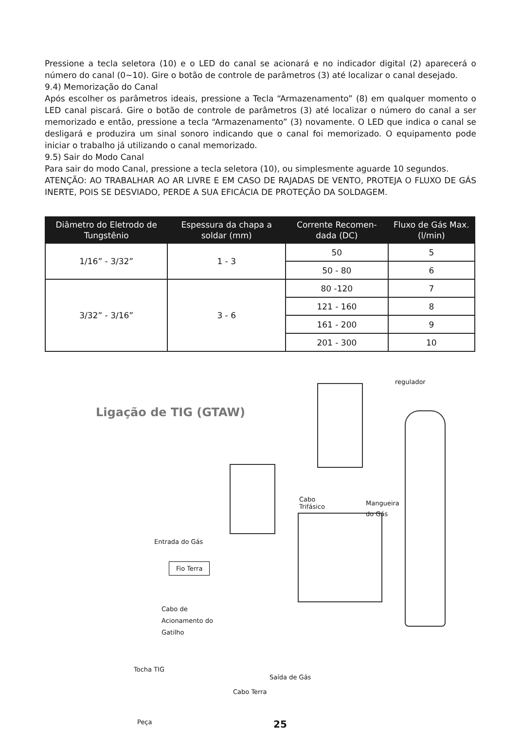Pressione a tecla seletora (10) e o LED do canal se acionará e no indicador digital (2) aparecerá o número do canal (0~10). Gire o botão de controle de parâmetros (3) até localizar o canal desejado.
9.4) Memorização do Canal
Após escolher os parâmetros ideais, pressione a Tecla “Armazenamento” (8) em qualquer momento o LED canal piscará. Gire o botão de controle de parâmetros (3) até localizar o número do canal a ser memorizado e então, pressione a tecla “Armazenamento” (3) novamente. O LED que indica o canal se desligará e produzira um sinal sonoro indicando que o canal foi memorizado. O equipamento pode iniciar o trabalho já utilizando o canal memorizado.
9.5) Sair do Modo Canal
Para sair do modo Canal, pressione a tecla seletora (10), ou simplesmente aguarde 10 segundos.
ATENÇÃO: AO TRABALHAR AO AR LIVRE E EM CASO DE RAJADAS DE VENTO, PROTEJA O FLUXO DE GÁS INERTE, POIS SE DESVIADO, PERDE A SUA EFICÁCIA DE PROTEÇÃO DA SOLDAGEM.
| Diâmetro do Eletrodo de Tungstênio | Espessura da chapa a soldar (mm) | Corrente Recomen-dada (DC) | Fluxo de Gás Max. (l/min) |
| --- | --- | --- | --- |
| 1/16” - 3/32” | 1 - 3 | 50 | 5 |
| | | 50 - 80 | 6 |
| 3/32” - 3/16” | 3 - 6 | 80 -120 | 7 |
| | | 121 - 160 | 8 |
| | | 161 - 200 | 9 |
| | | 201 - 300 | 10 |
Ligação de TIG (GTAW)
regulador
Cabo
Trifásico
Mangueira
do Gás
Entrada do Gás
Fio Terra
Cabo de
Acionamento do
Gatilho
Tocha TIG
Saída de Gás
Cabo Terra
Peça 25